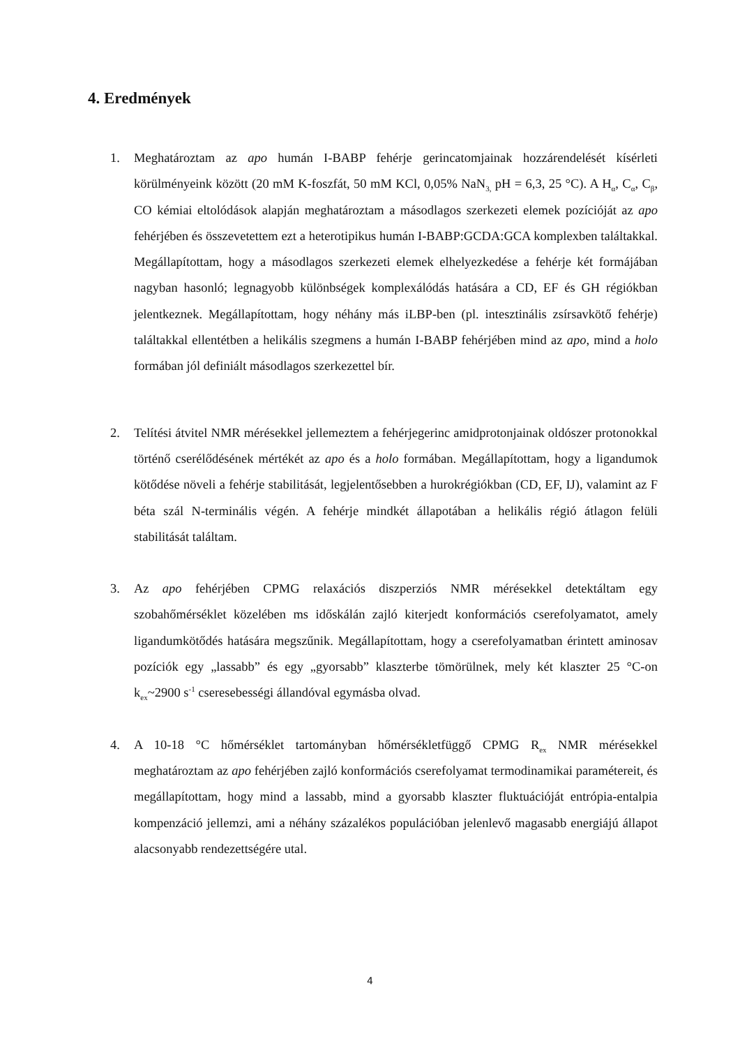4. Eredmények
1. Meghatároztam az apo humán I-BABP fehérje gerincatomjainak hozzárendelését kísérleti körülményeink között (20 mM K-foszfát, 50 mM KCl, 0,05% NaN<sub>3,</sub> pH = 6,3, 25 °C). A H<sub>α</sub>, C<sub>α</sub>, C<sub>β</sub>, CO kémiai eltolódások alapján meghatároztam a másodlagos szerkezeti elemek pozícióját az apo fehérjében és összevetettem ezt a heterotipikus humán I-BABP:GCDA:GCA komplexben találtakkal. Megállapítottam, hogy a másodlagos szerkezeti elemek elhelyezkedése a fehérje két formájában nagyban hasonló; legnagyobb különbségek komplexálódás hatására a CD, EF és GH régiókban jelentkeznek. Megállapítottam, hogy néhány más iLBP-ben (pl. intesztinális zsírsavkötő fehérje) találtakkal ellentétben a helikális szegmens a humán I-BABP fehérjében mind az apo, mind a holo formában jól definiált másodlagos szerkezettel bír.
2. Telítési átvitel NMR mérésekkel jellemeztem a fehérjegerinc amidprotonjainak oldószer protonokkal történő cserélődésének mértékét az apo és a holo formában. Megállapítottam, hogy a ligandumok kötődése növeli a fehérje stabilitását, legjelentősebben a hurokrégiókban (CD, EF, IJ), valamint az F béta szál N-terminális végén. A fehérje mindkét állapotában a helikális régió átlagon felüli stabilitását találtam.
3. Az apo fehérjében CPMG relaxációs diszperziós NMR mérésekkel detektáltam egy szobahőmérséklet közelében ms időskálán zajló kiterjedt konformációs cserefolyamatot, amely ligandumkötődés hatására megszűnik. Megállapítottam, hogy a cserefolyamatban érintett aminosav pozíciók egy „lassabb” és egy „gyorsabb” klaszterbe tömörülnek, mely két klaszter 25 °C-on k<sub>ex</sub>~2900 s<sup>-1</sup> cseresebességi állandóval egymásba olvad.
4. A 10-18 °C hőmérséklet tartományban hőmérsékletfüggő CPMG R<sub>ex</sub> NMR mérésekkel meghatároztam az apo fehérjében zajló konformációs cserefolyamat termodinamikai paramétereit, és megállapítottam, hogy mind a lassabb, mind a gyorsabb klaszter fluktuációját entrópia-entalpia kompenzáció jellemzi, ami a néhány százalékos populációban jelenlevő magasabb energiájú állapot alacsonyabb rendezettségére utal.
4